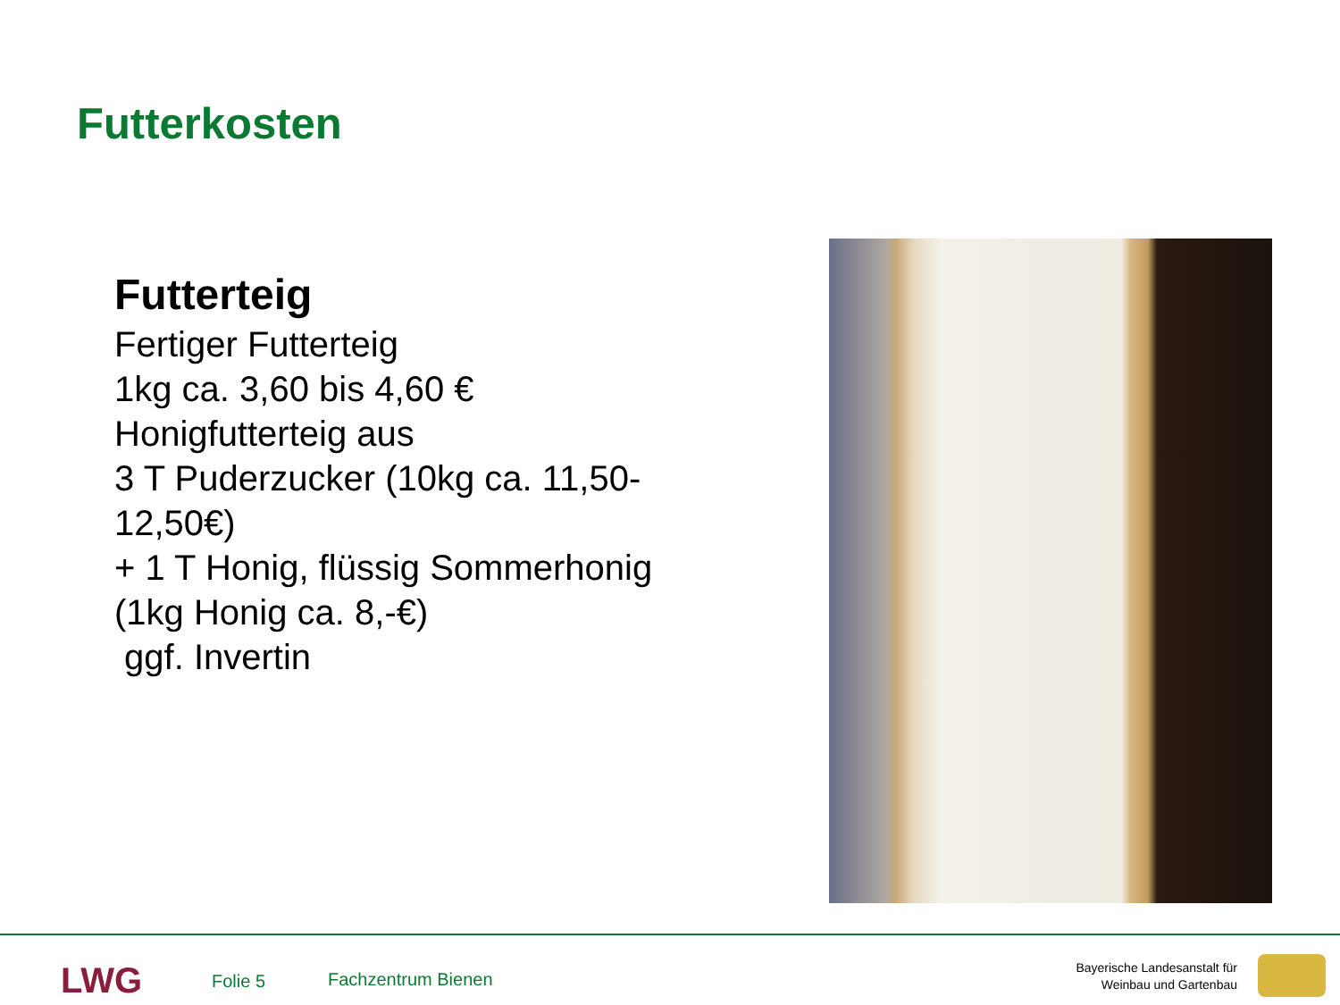Futterkosten
Futterteig
Fertiger Futterteig
1kg ca. 3,60 bis 4,60 €
Honigfutterteig aus
3 T Puderzucker (10kg ca. 11,50-12,50€)
+ 1 T Honig, flüssig Sommerhonig
(1kg Honig ca. 8,-€)
ggf. Invertin
LWG Folie 5 Fachzentrum Bienen
Bayerische Landesanstalt für
Weinbau und Gartenbau